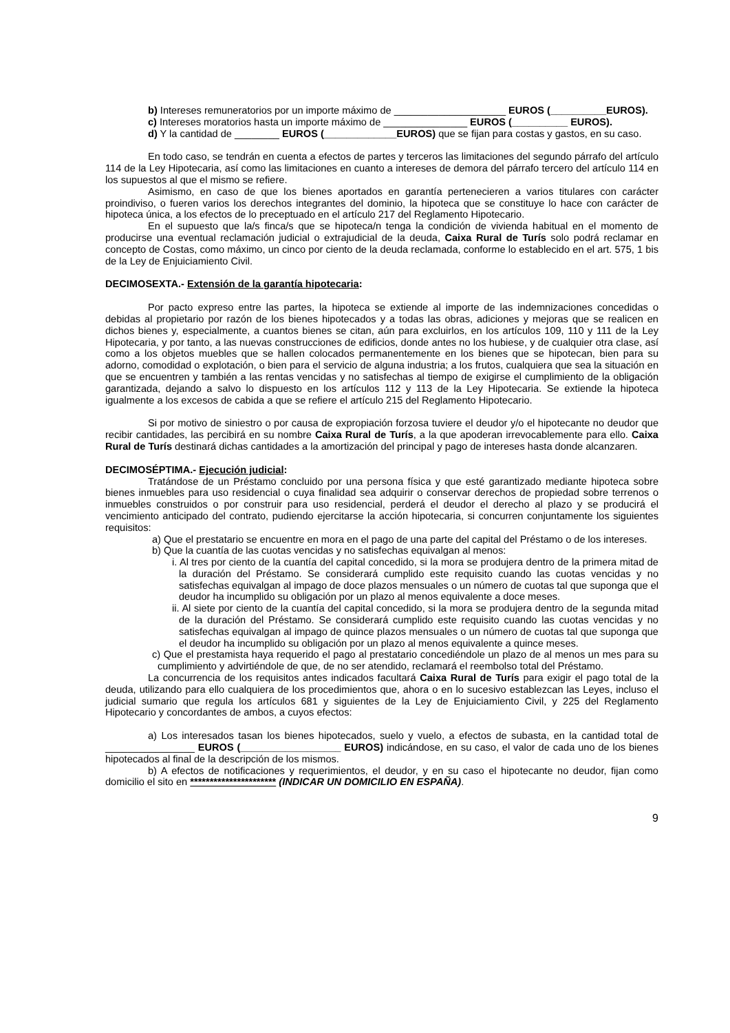b) Intereses remuneratorios por un importe máximo de ____________________ EUROS (__________EUROS).
c) Intereses moratorios hasta un importe máximo de _______________ EUROS (__________ EUROS).
d) Y la cantidad de ________ EUROS (_____________EUROS) que se fijan para costas y gastos, en su caso.
En todo caso, se tendrán en cuenta a efectos de partes y terceros las limitaciones del segundo párrafo del artículo 114 de la Ley Hipotecaria, así como las limitaciones en cuanto a intereses de demora del párrafo tercero del artículo 114 en los supuestos al que el mismo se refiere.
Asimismo, en caso de que los bienes aportados en garantía pertenecieren a varios titulares con carácter proindiviso, o fueren varios los derechos integrantes del dominio, la hipoteca que se constituye lo hace con carácter de hipoteca única, a los efectos de lo preceptuado en el artículo 217 del Reglamento Hipotecario.
En el supuesto que la/s finca/s que se hipoteca/n tenga la condición de vivienda habitual en el momento de producirse una eventual reclamación judicial o extrajudicial de la deuda, Caixa Rural de Turís solo podrá reclamar en concepto de Costas, como máximo, un cinco por ciento de la deuda reclamada, conforme lo establecido en el art. 575, 1 bis de la Ley de Enjuiciamiento Civil.
DECIMOSEXTA.- Extensión de la garantía hipotecaria:
Por pacto expreso entre las partes, la hipoteca se extiende al importe de las indemnizaciones concedidas o debidas al propietario por razón de los bienes hipotecados y a todas las obras, adiciones y mejoras que se realicen en dichos bienes y, especialmente, a cuantos bienes se citan, aún para excluirlos, en los artículos 109, 110 y 111 de la Ley Hipotecaria, y por tanto, a las nuevas construcciones de edificios, donde antes no los hubiese, y de cualquier otra clase, así como a los objetos muebles que se hallen colocados permanentemente en los bienes que se hipotecan, bien para su adorno, comodidad o explotación, o bien para el servicio de alguna industria; a los frutos, cualquiera que sea la situación en que se encuentren y también a las rentas vencidas y no satisfechas al tiempo de exigirse el cumplimiento de la obligación garantizada, dejando a salvo lo dispuesto en los artículos 112 y 113 de la Ley Hipotecaria. Se extiende la hipoteca igualmente a los excesos de cabida a que se refiere el artículo 215 del Reglamento Hipotecario.
Si por motivo de siniestro o por causa de expropiación forzosa tuviere el deudor y/o el hipotecante no deudor que recibir cantidades, las percibirá en su nombre Caixa Rural de Turís, a la que apoderan irrevocablemente para ello. Caixa Rural de Turís destinará dichas cantidades a la amortización del principal y pago de intereses hasta donde alcanzaren.
DECIMOSÉPTIMA.- Ejecución judicial:
Tratándose de un Préstamo concluido por una persona física y que esté garantizado mediante hipoteca sobre bienes inmuebles para uso residencial o cuya finalidad sea adquirir o conservar derechos de propiedad sobre terrenos o inmuebles construidos o por construir para uso residencial, perderá el deudor el derecho al plazo y se producirá el vencimiento anticipado del contrato, pudiendo ejercitarse la acción hipotecaria, si concurren conjuntamente los siguientes requisitos:
a) Que el prestatario se encuentre en mora en el pago de una parte del capital del Préstamo o de los intereses.
b) Que la cuantía de las cuotas vencidas y no satisfechas equivalgan al menos:
i. Al tres por ciento de la cuantía del capital concedido, si la mora se produjera dentro de la primera mitad de la duración del Préstamo. Se considerará cumplido este requisito cuando las cuotas vencidas y no satisfechas equivalgan al impago de doce plazos mensuales o un número de cuotas tal que suponga que el deudor ha incumplido su obligación por un plazo al menos equivalente a doce meses.
ii. Al siete por ciento de la cuantía del capital concedido, si la mora se produjera dentro de la segunda mitad de la duración del Préstamo. Se considerará cumplido este requisito cuando las cuotas vencidas y no satisfechas equivalgan al impago de quince plazos mensuales o un número de cuotas tal que suponga que el deudor ha incumplido su obligación por un plazo al menos equivalente a quince meses.
c) Que el prestamista haya requerido el pago al prestatario concediéndole un plazo de al menos un mes para su cumplimiento y advirtiéndole de que, de no ser atendido, reclamará el reembolso total del Préstamo.
La concurrencia de los requisitos antes indicados facultará Caixa Rural de Turís para exigir el pago total de la deuda, utilizando para ello cualquiera de los procedimientos que, ahora o en lo sucesivo establezcan las Leyes, incluso el judicial sumario que regula los artículos 681 y siguientes de la Ley de Enjuiciamiento Civil, y 225 del Reglamento Hipotecario y concordantes de ambos, a cuyos efectos:
a) Los interesados tasan los bienes hipotecados, suelo y vuelo, a efectos de subasta, en la cantidad total de ________________ EUROS (__________________ EUROS) indicándose, en su caso, el valor de cada uno de los bienes hipotecados al final de la descripción de los mismos.
b) A efectos de notificaciones y requerimientos, el deudor, y en su caso el hipotecante no deudor, fijan como domicilio el sito en ********************** (INDICAR UN DOMICILIO EN ESPAÑA).
9